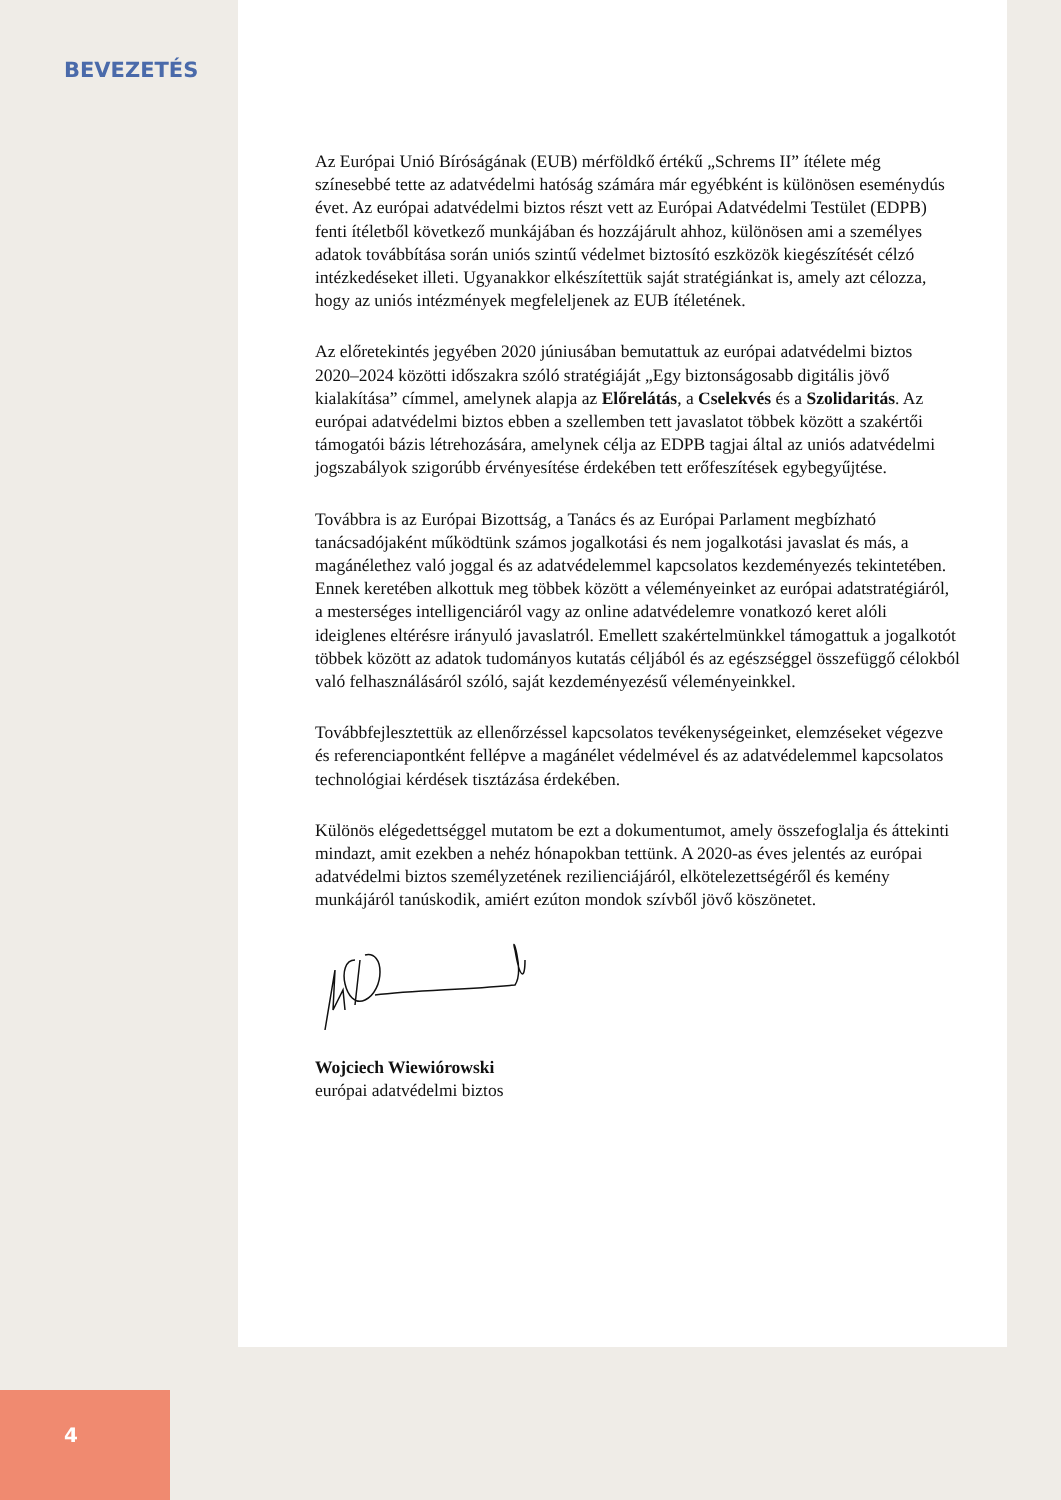BEVEZETÉS
Az Európai Unió Bíróságának (EUB) mérföldkő értékű „Schrems II” ítélete még színesebbé tette az adatvédelmi hatóság számára már egyébként is különösen eseménydús évet. Az európai adatvédelmi biztos részt vett az Európai Adatvédelmi Testület (EDPB) fenti ítéletből következő munkájában és hozzájárult ahhoz, különösen ami a személyes adatok továbbítása során uniós szintű védelmet biztosító eszközök kiegészítését célzó intézkedéseket illeti. Ugyanakkor elkészítettük saját stratégiánkat is, amely azt célozza, hogy az uniós intézmények megfeleljenek az EUB ítéletének.
Az előretekintés jegyében 2020 júniusában bemutattuk az európai adatvédelmi biztos 2020–2024 közötti időszakra szóló stratégiáját „Egy biztonságosabb digitális jövő kialakítása” címmel, amelynek alapja az Előrelátás, a Cselekvés és a Szolidaritás. Az európai adatvédelmi biztos ebben a szellemben tett javaslatot többek között a szakértői támogatói bázis létrehozására, amelynek célja az EDPB tagjai által az uniós adatvédelmi jogszabályok szigorúbb érvényesítése érdekében tett erőfeszítések egybegyűjtése.
Továbbra is az Európai Bizottság, a Tanács és az Európai Parlament megbízható tanácsadójaként működtünk számos jogalkotási és nem jogalkotási javaslat és más, a magánélethez való joggal és az adatvédelemmel kapcsolatos kezdeményezés tekintetében. Ennek keretében alkottuk meg többek között a véleményeinket az európai adatstratégiáról, a mesterséges intelligenciáról vagy az online adatvédelemre vonatkozó keret alóli ideiglenes eltérésre irányuló javaslatról. Emellett szakértelmünkkel támogattuk a jogalkotót többek között az adatok tudományos kutatás céljából és az egészséggel összefüggő célokból való felhasználásáról szóló, saját kezdeményezésű véleményeinkkel.
Továbbfejlesztettük az ellenőrzéssel kapcsolatos tevékenységeinket, elemzéseket végezve és referenciapontként fellépve a magánélet védelmével és az adatvédelemmel kapcsolatos technológiai kérdések tisztázása érdekében.
Különös elégedettséggel mutatom be ezt a dokumentumot, amely összefoglalja és áttekinti mindazt, amit ezekben a nehéz hónapokban tettünk. A 2020-as éves jelentés az európai adatvédelmi biztos személyzetének rezilienciájáról, elkötelezettségéről és kemény munkájáról tanúskodik, amiért ezúton mondok szívből jövő köszönetet.
Wojciech Wiewiórowski
európai adatvédelmi biztos
4